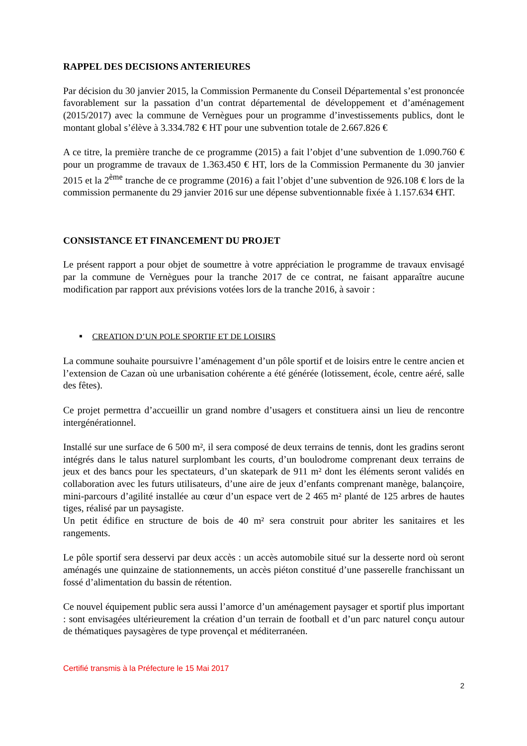RAPPEL DES DECISIONS ANTERIEURES
Par décision du 30 janvier 2015, la Commission Permanente du Conseil Départemental s’est prononcée favorablement sur la passation d’un contrat départemental de développement et d’aménagement (2015/2017) avec la commune de Vernègues pour un programme d’investissements publics, dont le montant global s’élève à 3.334.782 € HT pour une subvention totale de 2.667.826 €
A ce titre, la première tranche de ce programme (2015) a fait l’objet d’une subvention de 1.090.760 € pour un programme de travaux de 1.363.450 € HT, lors de la Commission Permanente du 30 janvier 2015 et la 2<sup>ème</sup> tranche de ce programme (2016) a fait l’objet d’une subvention de 926.108 € lors de la commission permanente du 29 janvier 2016 sur une dépense subventionnable fixée à 1.157.634 €HT.
CONSISTANCE ET FINANCEMENT DU PROJET
Le présent rapport a pour objet de soumettre à votre appréciation le programme de travaux envisagé par la commune de Vernègues pour la tranche 2017 de ce contrat, ne faisant apparaître aucune modification par rapport aux prévisions votées lors de la tranche 2016, à savoir :
▪ CREATION D’UN POLE SPORTIF ET DE LOISIRS
La commune souhaite poursuivre l’aménagement d’un pôle sportif et de loisirs entre le centre ancien et l’extension de Cazan où une urbanisation cohérente a été générée (lotissement, école, centre aéré, salle des fêtes).
Ce projet permettra d’accueillir un grand nombre d’usagers et constituera ainsi un lieu de rencontre intergénérationnel.
Installé sur une surface de 6 500 m², il sera composé de deux terrains de tennis, dont les gradins seront intégrés dans le talus naturel surplombant les courts, d’un boulodrome comprenant deux terrains de jeux et des bancs pour les spectateurs, d’un skatepark de 911 m² dont les éléments seront validés en collaboration avec les futurs utilisateurs, d’une aire de jeux d’enfants comprenant manège, balançoire, mini-parcours d’agilité installée au cœur d’un espace vert de 2 465 m² planté de 125 arbres de hautes tiges, réalisé par un paysagiste.
Un petit édifice en structure de bois de 40 m² sera construit pour abriter les sanitaires et les rangements.
Le pôle sportif sera desservi par deux accès : un accès automobile situé sur la desserte nord où seront aménagés une quinzaine de stationnements, un accès piéton constitué d’une passerelle franchissant un fossé d’alimentation du bassin de rétention.
Ce nouvel équipement public sera aussi l’amorce d’un aménagement paysager et sportif plus important : sont envisagées ultérieurement la création d’un terrain de football et d’un parc naturel conçu autour de thématiques paysagères de type provençal et méditerranéen.
Certifié transmis à la Préfecture le 15 Mai 2017
2